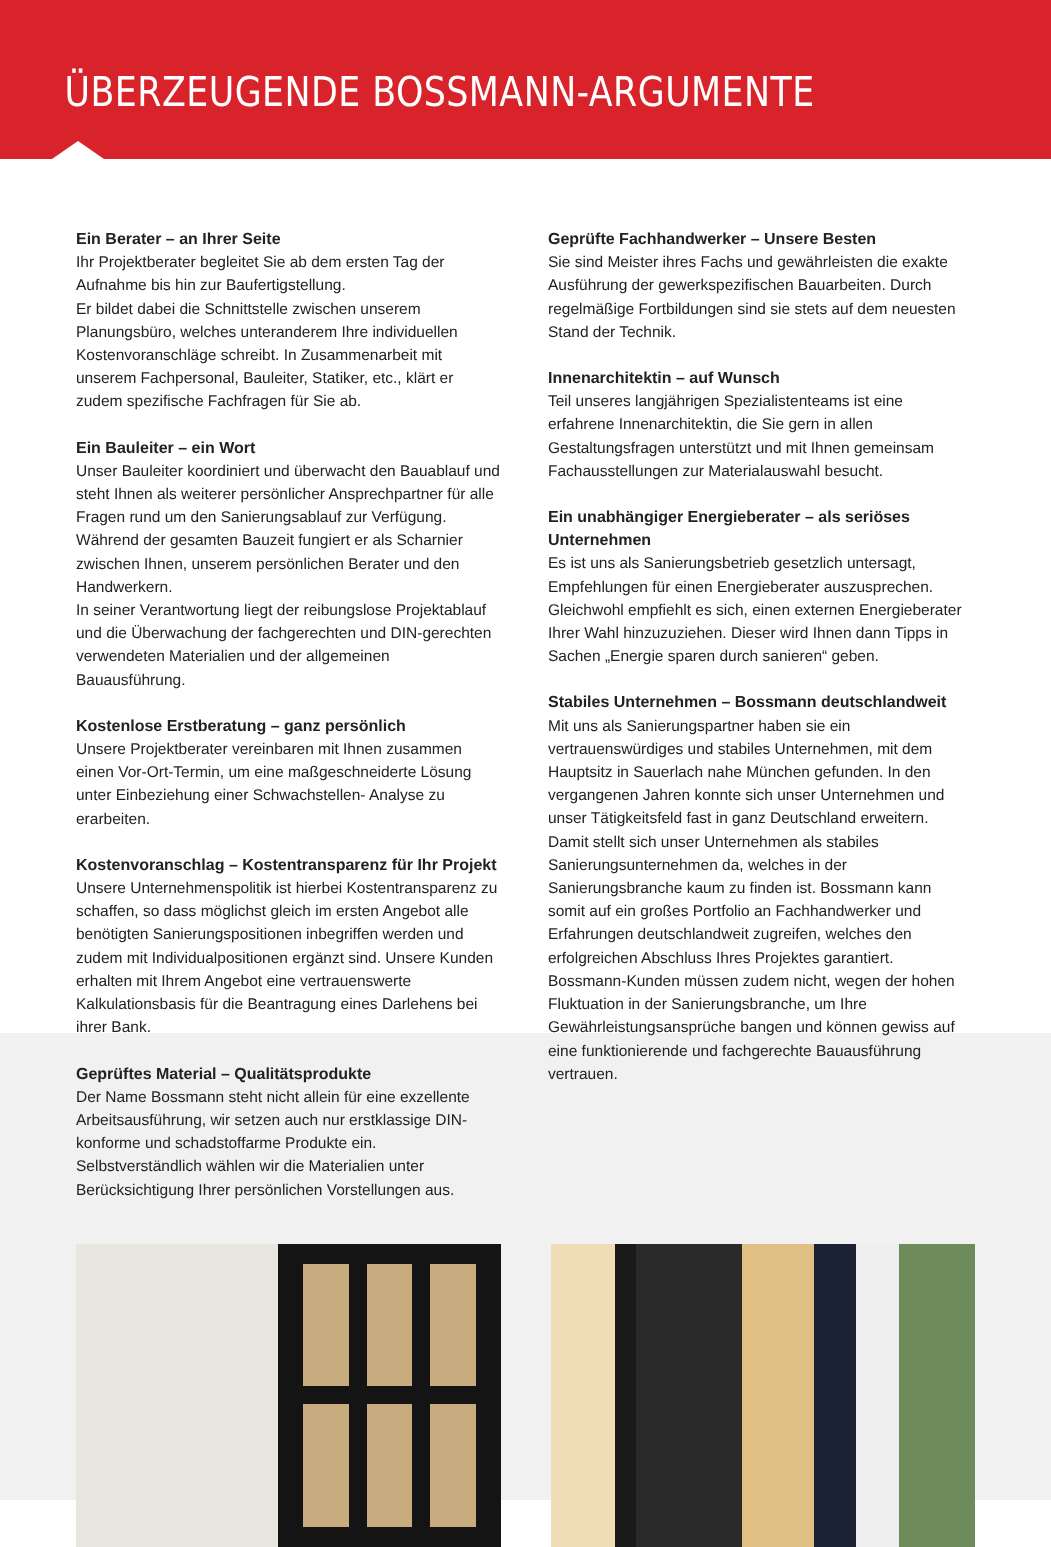ÜBERZEUGENDE BOSSMANN-ARGUMENTE
Ein Berater – an Ihrer Seite
Ihr Projektberater begleitet Sie ab dem ersten Tag der Aufnahme bis hin zur Baufertigstellung.
Er bildet dabei die Schnittstelle zwischen unserem Planungsbüro, welches unteranderem Ihre individuellen Kostenvoranschläge schreibt. In Zusammenarbeit mit unserem Fachpersonal, Bauleiter, Statiker, etc., klärt er zudem spezifische Fachfragen für Sie ab.
Ein Bauleiter – ein Wort
Unser Bauleiter koordiniert und überwacht den Bauablauf und steht Ihnen als weiterer persönlicher Ansprechpartner für alle Fragen rund um den Sanierungsablauf zur Verfügung. Während der gesamten Bauzeit fungiert er als Scharnier zwischen Ihnen, unserem persönlichen Berater und den Handwerkern.
In seiner Verantwortung liegt der reibungslose Projektablauf und die Überwachung der fachgerechten und DIN-gerechten verwendeten Materialien und der allgemeinen Bauausführung.
Kostenlose Erstberatung – ganz persönlich
Unsere Projektberater vereinbaren mit Ihnen zusammen einen Vor-Ort-Termin, um eine maßgeschneiderte Lösung unter Einbeziehung einer Schwachstellen- Analyse zu erarbeiten.
Kostenvoranschlag – Kostentransparenz für Ihr Projekt
Unsere Unternehmenspolitik ist hierbei Kostentransparenz zu schaffen, so dass möglichst gleich im ersten Angebot alle benötigten Sanierungspositionen inbegriffen werden und zudem mit Individualpositionen ergänzt sind. Unsere Kunden erhalten mit Ihrem Angebot eine vertrauenswerte Kalkulationsbasis für die Beantragung eines Darlehens bei ihrer Bank.
Geprüftes Material – Qualitätsprodukte
Der Name Bossmann steht nicht allein für eine exzellente Arbeitsausführung, wir setzen auch nur erstklassige DIN-konforme und schadstoffarme Produkte ein. Selbstverständlich wählen wir die Materialien unter Berücksichtigung Ihrer persönlichen Vorstellungen aus.
Geprüfte Fachhandwerker – Unsere Besten
Sie sind Meister ihres Fachs und gewährleisten die exakte Ausführung der gewerkspezifischen Bauarbeiten. Durch regelmäßige Fortbildungen sind sie stets auf dem neuesten Stand der Technik.
Innenarchitektin – auf Wunsch
Teil unseres langjährigen Spezialistenteams ist eine erfahrene Innenarchitektin, die Sie gern in allen Gestaltungsfragen unterstützt und mit Ihnen gemeinsam Fachausstellungen zur Materialauswahl besucht.
Ein unabhängiger Energieberater – als seriöses Unternehmen
Es ist uns als Sanierungsbetrieb gesetzlich untersagt, Empfehlungen für einen Energieberater auszusprechen. Gleichwohl empfiehlt es sich, einen externen Energieberater Ihrer Wahl hinzuzuziehen. Dieser wird Ihnen dann Tipps in Sachen „Energie sparen durch sanieren“ geben.
Stabiles Unternehmen – Bossmann deutschlandweit
Mit uns als Sanierungspartner haben sie ein vertrauenswürdiges und stabiles Unternehmen, mit dem Hauptsitz in Sauerlach nahe München gefunden. In den vergangenen Jahren konnte sich unser Unternehmen und unser Tätigkeitsfeld fast in ganz Deutschland erweitern. Damit stellt sich unser Unternehmen als stabiles Sanierungsunternehmen da, welches in der Sanierungsbranche kaum zu finden ist. Bossmann kann somit auf ein großes Portfolio an Fachhandwerker und Erfahrungen deutschlandweit zugreifen, welches den erfolgreichen Abschluss Ihres Projektes garantiert. Bossmann-Kunden müssen zudem nicht, wegen der hohen Fluktuation in der Sanierungsbranche, um Ihre Gewährleistungsansprüche bangen und können gewiss auf eine funktionierende und fachgerechte Bauausführung vertrauen.